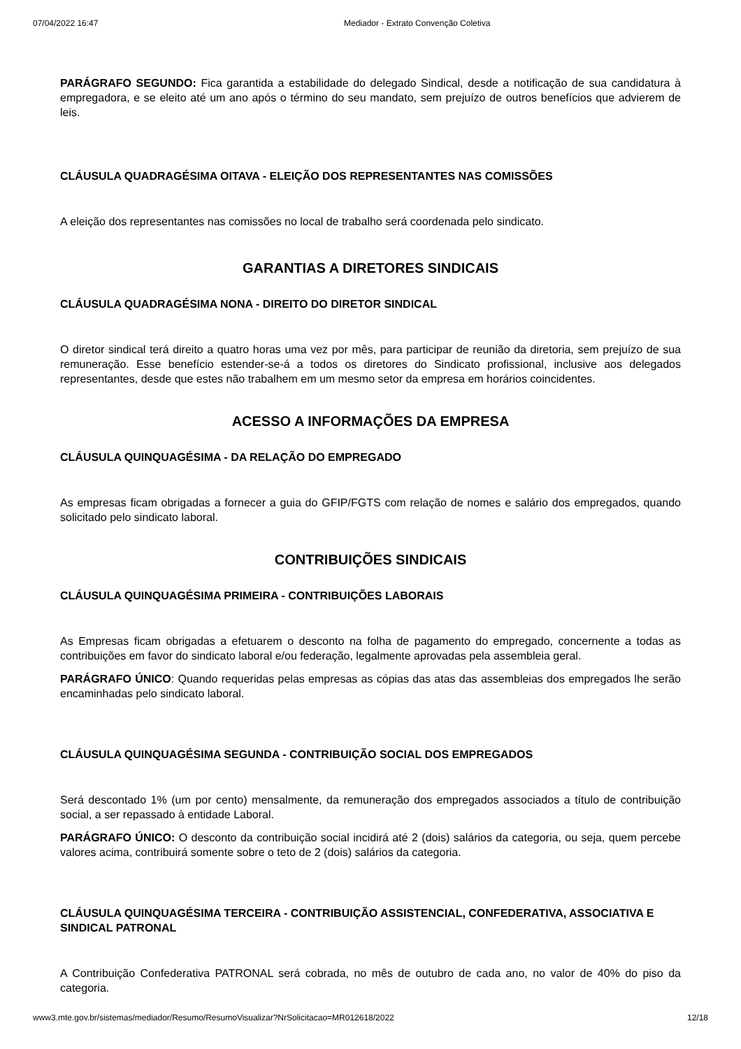07/04/2022 16:47 Mediador - Extrato Convenção Coletiva
PARÁGRAFO SEGUNDO: Fica garantida a estabilidade do delegado Sindical, desde a notificação de sua candidatura à empregadora, e se eleito até um ano após o término do seu mandato, sem prejuízo de outros benefícios que advierem de leis.
CLÁUSULA QUADRAGÉSIMA OITAVA - ELEIÇÃO DOS REPRESENTANTES NAS COMISSÕES
A eleição dos representantes nas comissões no local de trabalho será coordenada pelo sindicato.
GARANTIAS A DIRETORES SINDICAIS
CLÁUSULA QUADRAGÉSIMA NONA - DIREITO DO DIRETOR SINDICAL
O diretor sindical terá direito a quatro horas uma vez por mês, para participar de reunião da diretoria, sem prejuízo de sua remuneração. Esse benefício estender-se-á a todos os diretores do Sindicato profissional, inclusive aos delegados representantes, desde que estes não trabalhem em um mesmo setor da empresa em horários coincidentes.
ACESSO A INFORMAÇÕES DA EMPRESA
CLÁUSULA QUINQUAGÉSIMA - DA RELAÇÃO DO EMPREGADO
As empresas ficam obrigadas a fornecer a guia do GFIP/FGTS com relação de nomes e salário dos empregados, quando solicitado pelo sindicato laboral.
CONTRIBUIÇÕES SINDICAIS
CLÁUSULA QUINQUAGÉSIMA PRIMEIRA - CONTRIBUIÇÕES LABORAIS
As Empresas ficam obrigadas a efetuarem o desconto na folha de pagamento do empregado, concernente a todas as contribuições em favor do sindicato laboral e/ou federação, legalmente aprovadas pela assembleia geral.
PARÁGRAFO ÚNICO: Quando requeridas pelas empresas as cópias das atas das assembleias dos empregados lhe serão encaminhadas pelo sindicato laboral.
CLÁUSULA QUINQUAGÉSIMA SEGUNDA - CONTRIBUIÇÃO SOCIAL DOS EMPREGADOS
Será descontado 1% (um por cento) mensalmente, da remuneração dos empregados associados a título de contribuição social, a ser repassado à entidade Laboral.
PARÁGRAFO ÚNICO: O desconto da contribuição social incidirá até 2 (dois) salários da categoria, ou seja, quem percebe valores acima, contribuirá somente sobre o teto de 2 (dois) salários da categoria.
CLÁUSULA QUINQUAGÉSIMA TERCEIRA - CONTRIBUIÇÃO ASSISTENCIAL, CONFEDERATIVA, ASSOCIATIVA E SINDICAL PATRONAL
A Contribuição Confederativa PATRONAL será cobrada, no mês de outubro de cada ano, no valor de 40% do piso da categoria.
www3.mte.gov.br/sistemas/mediador/Resumo/ResumoVisualizar?NrSolicitacao=MR012618/2022 12/18